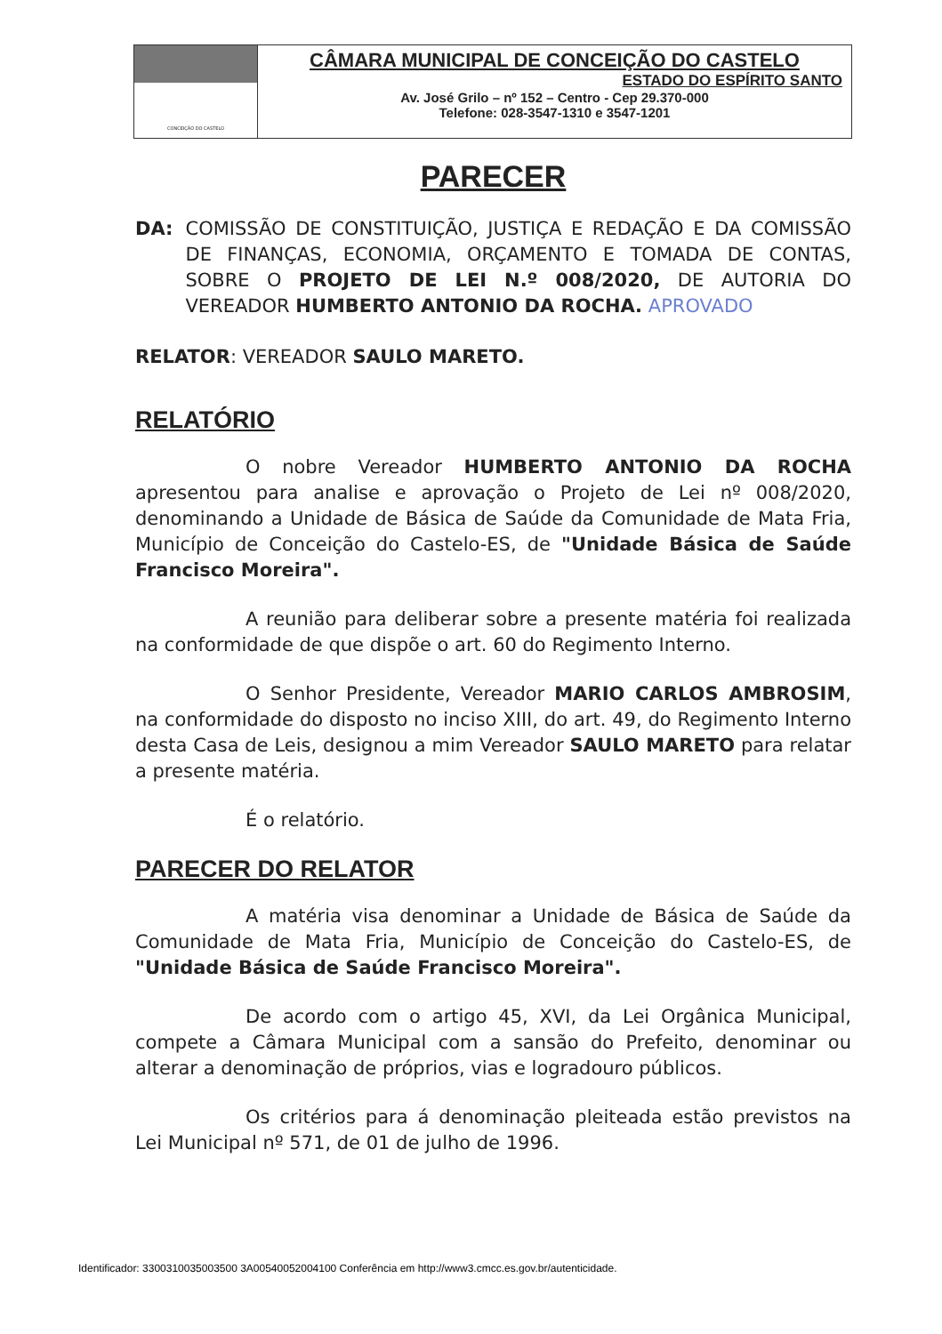CONCEIÇÃO DO CASTELO
CÂMARA MUNICIPAL DE CONCEIÇÃO DO CASTELO
ESTADO DO ESPÍRITO SANTO
Av. José Grilo – nº 152 – Centro - Cep 29.370-000
Telefone: 028-3547-1310 e 3547-1201
PARECER
DA: COMISSÃO DE CONSTITUIÇÃO, JUSTIÇA E REDAÇÃO E DA COMISSÃO DE FINANÇAS, ECONOMIA, ORÇAMENTO E TOMADA DE CONTAS, SOBRE O PROJETO DE LEI N.º 008/2020, DE AUTORIA DO VEREADOR HUMBERTO ANTONIO DA ROCHA. APROVADO
RELATOR: VEREADOR SAULO MARETO.
RELATÓRIO
O nobre Vereador HUMBERTO ANTONIO DA ROCHA apresentou para analise e aprovação o Projeto de Lei nº 008/2020, denominando a Unidade de Básica de Saúde da Comunidade de Mata Fria, Município de Conceição do Castelo-ES, de "Unidade Básica de Saúde Francisco Moreira".
A reunião para deliberar sobre a presente matéria foi realizada na conformidade de que dispõe o art. 60 do Regimento Interno.
O Senhor Presidente, Vereador MARIO CARLOS AMBROSIM, na conformidade do disposto no inciso XIII, do art. 49, do Regimento Interno desta Casa de Leis, designou a mim Vereador SAULO MARETO para relatar a presente matéria.
É o relatório.
PARECER DO RELATOR
A matéria visa denominar a Unidade de Básica de Saúde da Comunidade de Mata Fria, Município de Conceição do Castelo-ES, de "Unidade Básica de Saúde Francisco Moreira".
De acordo com o artigo 45, XVI, da Lei Orgânica Municipal, compete a Câmara Municipal com a sansão do Prefeito, denominar ou alterar a denominação de próprios, vias e logradouro públicos.
Os critérios para á denominação pleiteada estão previstos na Lei Municipal nº 571, de 01 de julho de 1996.
Identificador: 3300310035003500 3A00540052004100 Conferência em http://www3.cmcc.es.gov.br/autenticidade.